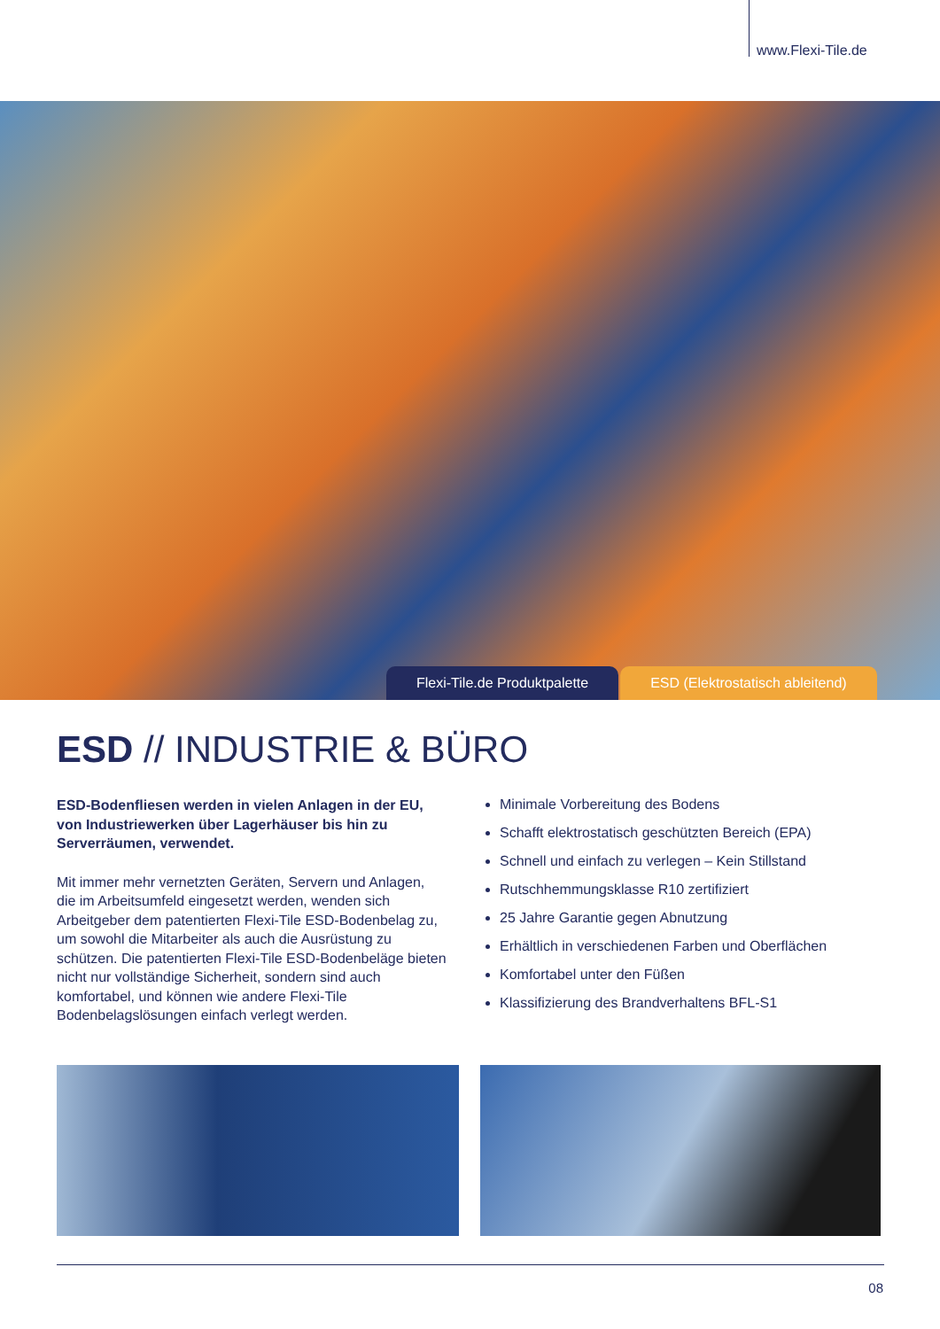www.Flexi-Tile.de
Flexi-Tile.de Produktpalette ESD (Elektrostatisch ableitend)
ESD // INDUSTRIE & BÜRO
ESD-Bodenfliesen werden in vielen Anlagen in der EU, von Industriewerken über Lagerhäuser bis hin zu Serverräumen, verwendet.
Mit immer mehr vernetzten Geräten, Servern und Anlagen, die im Arbeitsumfeld eingesetzt werden, wenden sich Arbeitgeber dem patentierten Flexi-Tile ESD-Bodenbelag zu, um sowohl die Mitarbeiter als auch die Ausrüstung zu schützen. Die patentierten Flexi-Tile ESD-Bodenbeläge bieten nicht nur vollständige Sicherheit, sondern sind auch komfortabel, und können wie andere Flexi-Tile Bodenbelagslösungen einfach verlegt werden.
Minimale Vorbereitung des Bodens
Schafft elektrostatisch geschützten Bereich (EPA)
Schnell und einfach zu verlegen – Kein Stillstand
Rutschhemmungsklasse R10 zertifiziert
25 Jahre Garantie gegen Abnutzung
Erhältlich in verschiedenen Farben und Oberflächen
Komfortabel unter den Füßen
Klassifizierung des Brandverhaltens BFL-S1
08